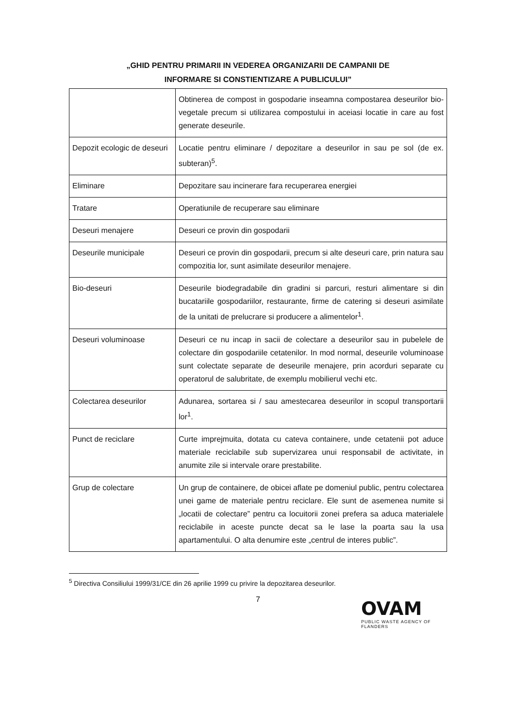„GHID PENTRU PRIMARII IN VEDEREA ORGANIZARII DE CAMPANII DE
INFORMARE SI CONSTIENTIZARE A PUBLICULUI”
| | Obtinerea de compost in gospodarie inseamna compostarea deseurilor bio-vegetale precum si utilizarea compostului in aceiasi locatie in care au fost generate deseurile. |
| Depozit ecologic de deseuri | Locatie pentru eliminare / depozitare a deseurilor in sau pe sol (de ex. subteran)<sup>5</sup>. |
| Eliminare | Depozitare sau incinerare fara recuperarea energiei |
| Tratare | Operatiunile de recuperare sau eliminare |
| Deseuri menajere | Deseuri ce provin din gospodarii |
| Deseurile municipale | Deseuri ce provin din gospodarii, precum si alte deseuri care, prin natura sau compozitia lor, sunt asimilate deseurilor menajere. |
| Bio-deseuri | Deseurile biodegradabile din gradini si parcuri, resturi alimentare si din bucatariile gospodariilor, restaurante, firme de catering si deseuri asimilate de la unitati de prelucrare si producere a alimentelor<sup>1</sup>. |
| Deseuri voluminoase | Deseuri ce nu incap in sacii de colectare a deseurilor sau in pubelele de colectare din gospodariile cetatenilor. In mod normal, deseurile voluminoase sunt colectate separate de deseurile menajere, prin acorduri separate cu operatorul de salubritate, de exemplu mobilierul vechi etc. |
| Colectarea deseurilor | Adunarea, sortarea si / sau amestecarea deseurilor in scopul transportarii lor<sup>1</sup>. |
| Punct de reciclare | Curte imprejmuita, dotata cu cateva containere, unde cetatenii pot aduce materiale reciclabile sub supervizarea unui responsabil de activitate, in anumite zile si intervale orare prestabilite. |
| Grup de colectare | Un grup de containere, de obicei aflate pe domeniul public, pentru colectarea unei game de materiale pentru reciclare. Ele sunt de asemenea numite si „locatii de colectare” pentru ca locuitorii zonei prefera sa aduca materialele reciclabile in aceste puncte decat sa le lase la poarta sau la usa apartamentului. O alta denumire este „centrul de interes public”. |
<sup>5</sup> Directiva Consiliului 1999/31/CE din 26 aprilie 1999 cu privire la depozitarea deseurilor.
7
OVAM
PUBLIC WASTE AGENCY OF FLANDERS